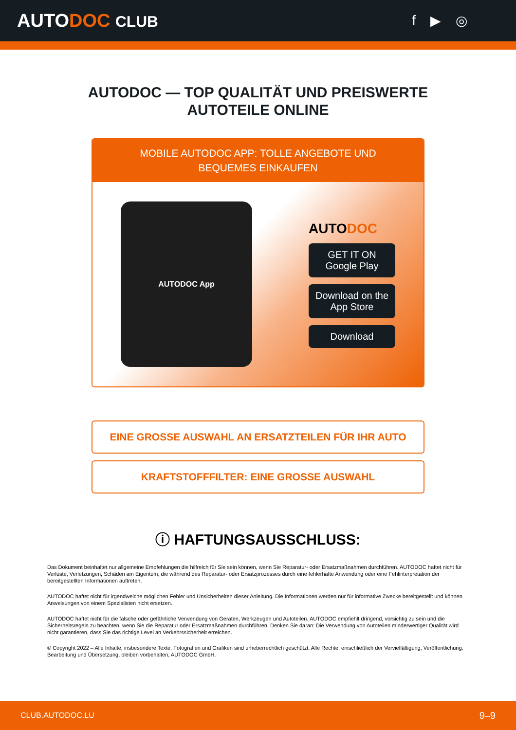AUTODOC CLUB f ▶ ◎
AUTODOC — TOP QUALITÄT UND PREISWERTE
AUTOTEILE ONLINE
MOBILE AUTODOC APP: TOLLE ANGEBOTE UND BEQUEMES EINKAUFEN
AUTODOC App
AUTODOC
GET IT ON
Google Play
Download on the
App Store
Download
EINE GROSSE AUSWAHL AN ERSATZTEILEN FÜR IHR AUTO
KRAFTSTOFFFILTER: EINE GROSSE AUSWAHL
ⓘ HAFTUNGSAUSSCHLUSS:
Das Dokument beinhaltet nur allgemeine Empfehlungen die hilfreich für Sie sein können, wenn Sie Reparatur- oder Ersatzmaßnahmen durchführen. AUTODOC haftet nicht für Verluste, Verletzungen, Schäden am Eigentum, die während des Reparatur- oder Ersatzprozesses durch eine fehlerhafte Anwendung oder eine Fehlinterpretation der bereitgestellten Informationen auftreten.
AUTODOC haftet nicht für irgendwelche möglichen Fehler und Unsicherheiten dieser Anleitung. Die Informationen werden nur für informative Zwecke bereitgestellt und können Anweisungen von einem Spezialisten nicht ersetzen.
AUTODOC haftet nicht für die falsche oder gefährliche Verwendung von Geräten, Werkzeugen und Autoteilen. AUTODOC empfiehlt dringend, vorsichtig zu sein und die Sicherheitsregeln zu beachten, wenn Sie die Reparatur oder Ersatzmaßnahmen durchführen. Denken Sie daran: Die Verwendung von Autoteilen minderwertiger Qualität wird nicht garantieren, dass Sie das richtige Level an Verkehrssicherheit erreichen.
© Copyright 2022 – Alle Inhalte, insbesondere Texte, Fotografien und Grafiken sind urheberrechtlich geschützt. Alle Rechte, einschließlich der Vervielfältigung, Veröffentlichung, Bearbeitung und Übersetzung, bleiben vorbehalten, AUTODOC GmbH.
CLUB.AUTODOC.LU 9–9